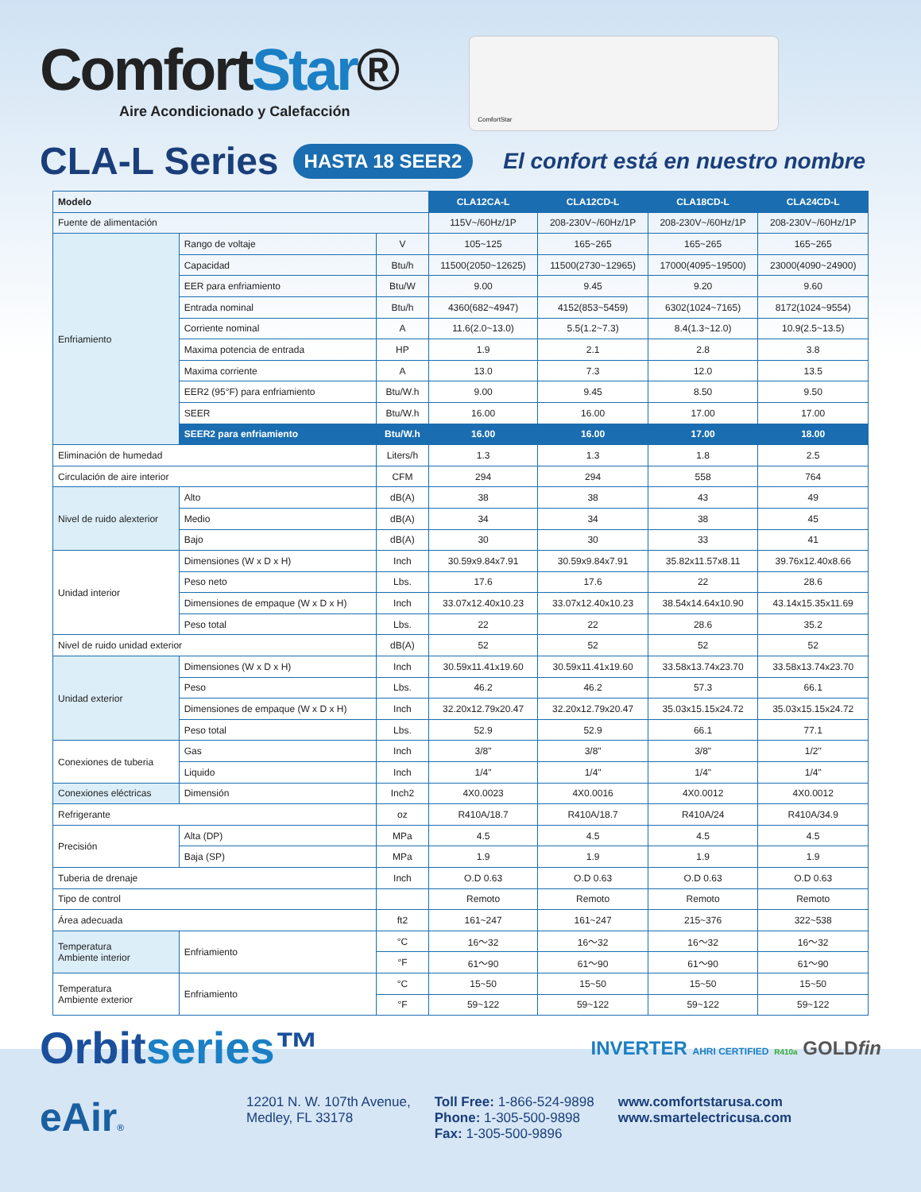ComfortStar®
Aire Acondicionado y Calefacción
ComfortStar
CLA-L Series
HASTA 18 SEER2
El confort está en nuestro nombre
| Modelo | | | CLA12CA-L | CLA12CD-L | CLA18CD-L | CLA24CD-L |
| Fuente de alimentación | | | 115V~/60Hz/1P | 208-230V~/60Hz/1P | 208-230V~/60Hz/1P | 208-230V~/60Hz/1P |
| Enfriamiento | Rango de voltaje | V | 105~125 | 165~265 | 165~265 | 165~265 |
| | Capacidad | Btu/h | 11500(2050~12625) | 11500(2730~12965) | 17000(4095~19500) | 23000(4090~24900) |
| | EER para enfriamiento | Btu/W | 9.00 | 9.45 | 9.20 | 9.60 |
| | Entrada nominal | Btu/h | 4360(682~4947) | 4152(853~5459) | 6302(1024~7165) | 8172(1024~9554) |
| | Corriente nominal | A | 11.6(2.0~13.0) | 5.5(1.2~7.3) | 8.4(1.3~12.0) | 10.9(2.5~13.5) |
| | Maxima potencia de entrada | HP | 1.9 | 2.1 | 2.8 | 3.8 |
| | Maxima corriente | A | 13.0 | 7.3 | 12.0 | 13.5 |
| | EER2 (95°F) para enfriamiento | Btu/W.h | 9.00 | 9.45 | 8.50 | 9.50 |
| | SEER | Btu/W.h | 16.00 | 16.00 | 17.00 | 17.00 |
| | SEER2 para enfriamiento | Btu/W.h | 16.00 | 16.00 | 17.00 | 18.00 |
| Eliminación de humedad | | Liters/h | 1.3 | 1.3 | 1.8 | 2.5 |
| Circulación de aire interior | | CFM | 294 | 294 | 558 | 764 |
| Nivel de ruido alexterior | Alto | dB(A) | 38 | 38 | 43 | 49 |
| | Medio | dB(A) | 34 | 34 | 38 | 45 |
| | Bajo | dB(A) | 30 | 30 | 33 | 41 |
| Unidad interior | Dimensiones (W x D x H) | Inch | 30.59x9.84x7.91 | 30.59x9.84x7.91 | 35.82x11.57x8.11 | 39.76x12.40x8.66 |
| | Peso neto | Lbs. | 17.6 | 17.6 | 22 | 28.6 |
| | Dimensiones de empaque (W x D x H) | Inch | 33.07x12.40x10.23 | 33.07x12.40x10.23 | 38.54x14.64x10.90 | 43.14x15.35x11.69 |
| | Peso total | Lbs. | 22 | 22 | 28.6 | 35.2 |
| Nivel de ruido unidad exterior | | dB(A) | 52 | 52 | 52 | 52 |
| Unidad exterior | Dimensiones (W x D x H) | Inch | 30.59x11.41x19.60 | 30.59x11.41x19.60 | 33.58x13.74x23.70 | 33.58x13.74x23.70 |
| | Peso | Lbs. | 46.2 | 46.2 | 57.3 | 66.1 |
| | Dimensiones de empaque (W x D x H) | Inch | 32.20x12.79x20.47 | 32.20x12.79x20.47 | 35.03x15.15x24.72 | 35.03x15.15x24.72 |
| | Peso total | Lbs. | 52.9 | 52.9 | 66.1 | 77.1 |
| Conexiones de tuberia | Gas | Inch | 3/8" | 3/8" | 3/8" | 1/2" |
| | Liquido | Inch | 1/4" | 1/4" | 1/4" | 1/4" |
| Conexiones eléctricas | Dimensión | Inch2 | 4X0.0023 | 4X0.0016 | 4X0.0012 | 4X0.0012 |
| Refrigerante | | oz | R410A/18.7 | R410A/18.7 | R410A/24 | R410A/34.9 |
| Precisión | Alta (DP) | MPa | 4.5 | 4.5 | 4.5 | 4.5 |
| | Baja (SP) | MPa | 1.9 | 1.9 | 1.9 | 1.9 |
| Tuberia de drenaje | | Inch | O.D 0.63 | O.D 0.63 | O.D 0.63 | O.D 0.63 |
| Tipo de control | | | Remoto | Remoto | Remoto | Remoto |
| Área adecuada | | ft2 | 161~247 | 161~247 | 215~376 | 322~538 |
| Temperatura Ambiente interior | Enfriamiento | °C | 16～32 | 16～32 | 16～32 | 16～32 |
| | | °F | 61～90 | 61～90 | 61～90 | 61～90 |
| Temperatura Ambiente exterior | Enfriamiento | °C | 15~50 | 15~50 | 15~50 | 15~50 |
| | | °F | 59~122 | 59~122 | 59~122 | 59~122 |
Orbitseries™
INVERTER AHRI CERTIFIED R410a GOLDfin
eAir®
12201 N. W. 107th Avenue,
Medley, FL 33178
Toll Free: 1-866-524-9898
Phone: 1-305-500-9898
Fax: 1-305-500-9896
www.comfortstarusa.com
www.smartelectricusa.com